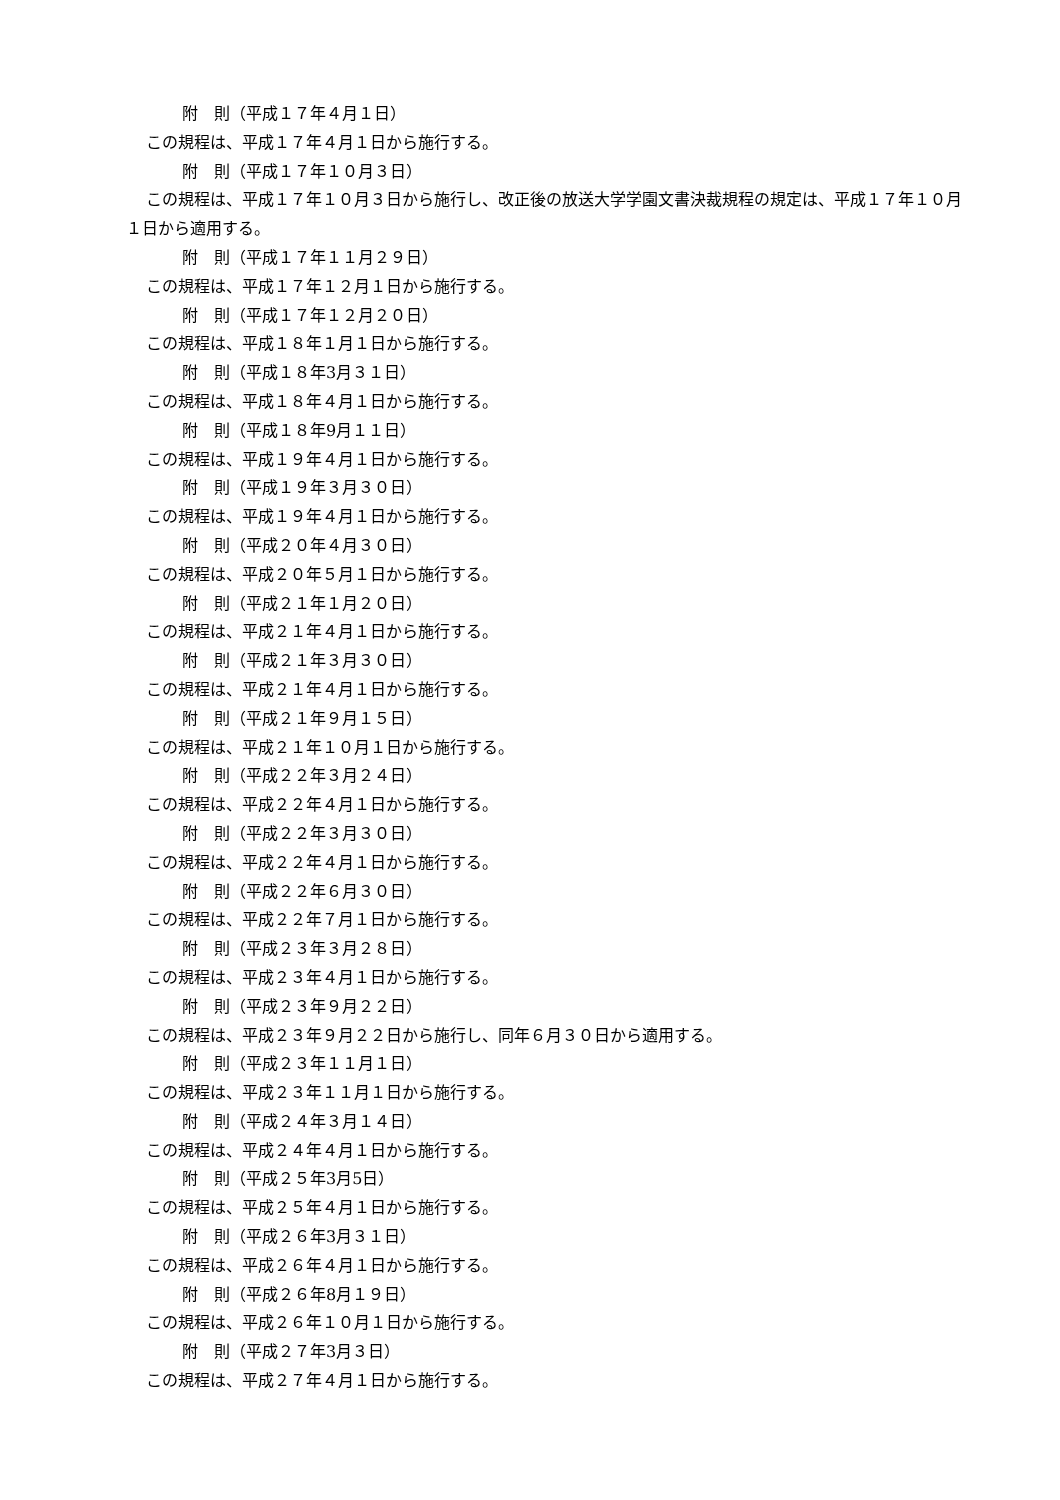附　則（平成１７年４月１日）
この規程は、平成１７年４月１日から施行する。
附　則（平成１７年１０月３日）
この規程は、平成１７年１０月３日から施行し、改正後の放送大学学園文書決裁規程の規定は、平成１７年１０月１日から適用する。
附　則（平成１７年１１月２９日）
この規程は、平成１７年１２月１日から施行する。
附　則（平成１７年１２月２０日）
この規程は、平成１８年１月１日から施行する。
附　則（平成１８年3月３１日）
この規程は、平成１８年４月１日から施行する。
附　則（平成１８年9月１１日）
この規程は、平成１９年４月１日から施行する。
附　則（平成１９年３月３０日）
この規程は、平成１９年４月１日から施行する。
附　則（平成２０年４月３０日）
この規程は、平成２０年５月１日から施行する。
附　則（平成２１年１月２０日）
この規程は、平成２１年４月１日から施行する。
附　則（平成２１年３月３０日）
この規程は、平成２１年４月１日から施行する。
附　則（平成２１年９月１５日）
この規程は、平成２１年１０月１日から施行する。
附　則（平成２２年３月２４日）
この規程は、平成２２年４月１日から施行する。
附　則（平成２２年３月３０日）
この規程は、平成２２年４月１日から施行する。
附　則（平成２２年６月３０日）
この規程は、平成２２年７月１日から施行する。
附　則（平成２３年３月２８日）
この規程は、平成２３年４月１日から施行する。
附　則（平成２３年９月２２日）
この規程は、平成２３年９月２２日から施行し、同年６月３０日から適用する。
附　則（平成２３年１１月１日）
この規程は、平成２３年１１月１日から施行する。
附　則（平成２４年３月１４日）
この規程は、平成２４年４月１日から施行する。
附　則（平成２５年3月5日）
この規程は、平成２５年４月１日から施行する。
附　則（平成２６年3月３１日）
この規程は、平成２６年４月１日から施行する。
附　則（平成２６年8月１９日）
この規程は、平成２６年１０月１日から施行する。
附　則（平成２７年3月３日）
この規程は、平成２７年４月１日から施行する。